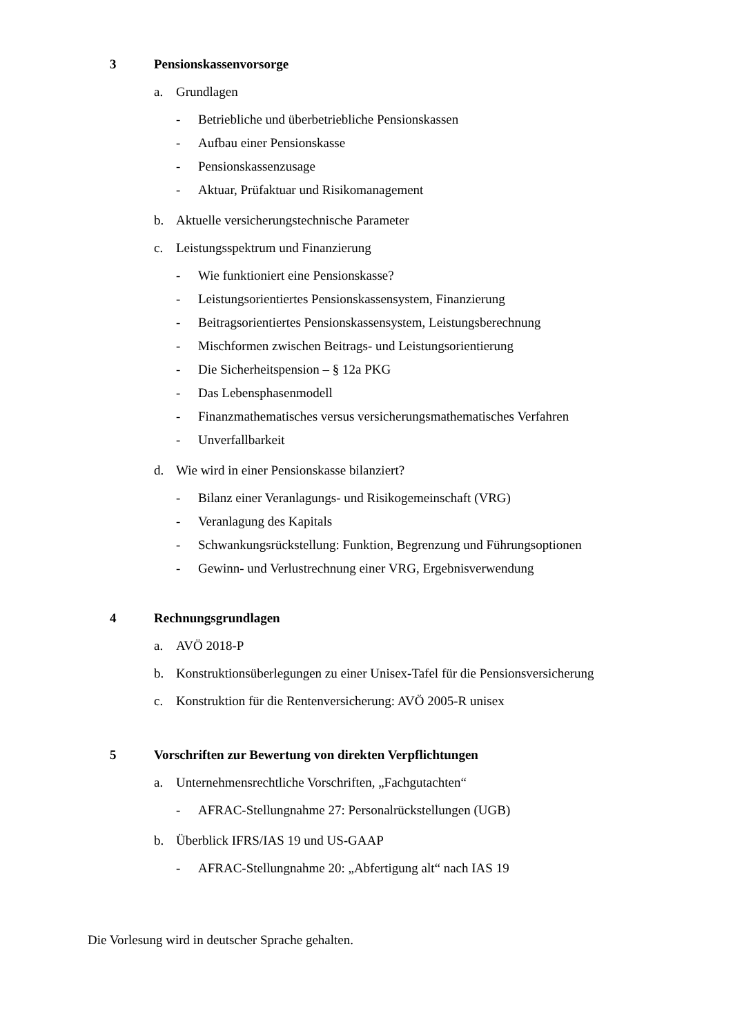3 Pensionskassenvorsorge
a. Grundlagen
- Betriebliche und überbetriebliche Pensionskassen
- Aufbau einer Pensionskasse
- Pensionskassenzusage
- Aktuar, Prüfaktuar und Risikomanagement
b. Aktuelle versicherungstechnische Parameter
c. Leistungsspektrum und Finanzierung
- Wie funktioniert eine Pensionskasse?
- Leistungsorientiertes Pensionskassensystem, Finanzierung
- Beitragsorientiertes Pensionskassensystem, Leistungsberechnung
- Mischformen zwischen Beitrags- und Leistungsorientierung
- Die Sicherheitspension – § 12a PKG
- Das Lebensphasenmodell
- Finanzmathematisches versus versicherungsmathematisches Verfahren
- Unverfallbarkeit
d. Wie wird in einer Pensionskasse bilanziert?
- Bilanz einer Veranlagungs- und Risikogemeinschaft (VRG)
- Veranlagung des Kapitals
- Schwankungsrückstellung: Funktion, Begrenzung und Führungsoptionen
- Gewinn- und Verlustrechnung einer VRG, Ergebnisverwendung
4 Rechnungsgrundlagen
a. AVÖ 2018-P
b. Konstruktionsüberlegungen zu einer Unisex-Tafel für die Pensionsversicherung
c. Konstruktion für die Rentenversicherung: AVÖ 2005-R unisex
5 Vorschriften zur Bewertung von direkten Verpflichtungen
a. Unternehmensrechtliche Vorschriften, „Fachgutachten“
- AFRAC-Stellungnahme 27: Personalrückstellungen (UGB)
b. Überblick IFRS/IAS 19 und US-GAAP
- AFRAC-Stellungnahme 20: „Abfertigung alt“ nach IAS 19
Die Vorlesung wird in deutscher Sprache gehalten.